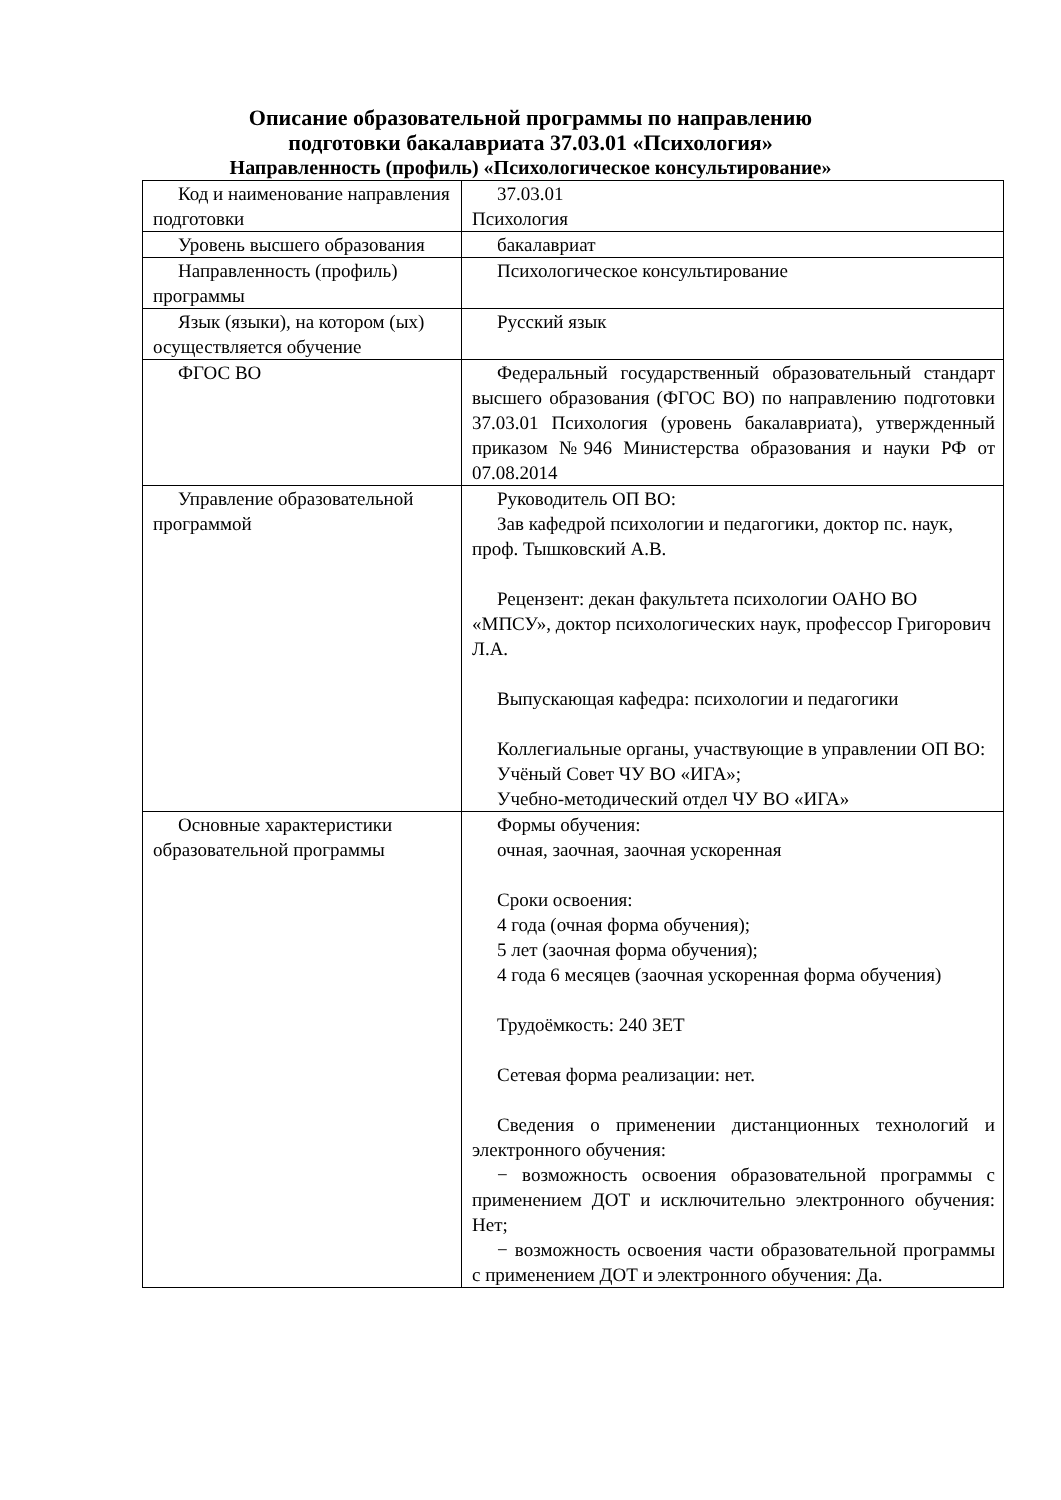Описание образовательной программы по направлению
подготовки бакалавриата 37.03.01 «Психология»
Направленность (профиль) «Психологическое консультирование»
| Код и наименование направления подготовки | 37.03.01 Психология |
| Уровень высшего образования | бакалавриат |
| Направленность (профиль) программы | Психологическое консультирование |
| Язык (языки), на котором (ых) осуществляется обучение | Русский язык |
| ФГОС ВО | Федеральный государственный образовательный стандарт высшего образования (ФГОС ВО) по направлению подготовки 37.03.01 Психология (уровень бакалавриата), утвержденный приказом №946 Министерства образования и науки РФ от 07.08.2014 |
| Управление образовательной программой | Руководитель ОП ВО: Зав кафедрой психологии и педагогики, доктор пс. наук, проф. Тышковский А.В. Рецензент: декан факультета психологии ОАНО ВО «МПСУ», доктор психологических наук, профессор Григорович Л.А. Выпускающая кафедра: психологии и педагогики Коллегиальные органы, участвующие в управлении ОП ВО: Учёный Совет ЧУ ВО «ИГА»; Учебно-методический отдел ЧУ ВО «ИГА» |
| Основные характеристики образовательной программы | Формы обучения: очная, заочная, заочная ускоренная Сроки освоения: 4 года (очная форма обучения); 5 лет (заочная форма обучения); 4 года 6 месяцев (заочная ускоренная форма обучения) Трудоёмкость: 240 ЗЕТ Сетевая форма реализации: нет. Сведения о применении дистанционных технологий и электронного обучения: − возможность освоения образовательной программы с применением ДОТ и исключительно электронного обучения: Нет; − возможность освоения части образовательной программы с применением ДОТ и электронного обучения: Да. |